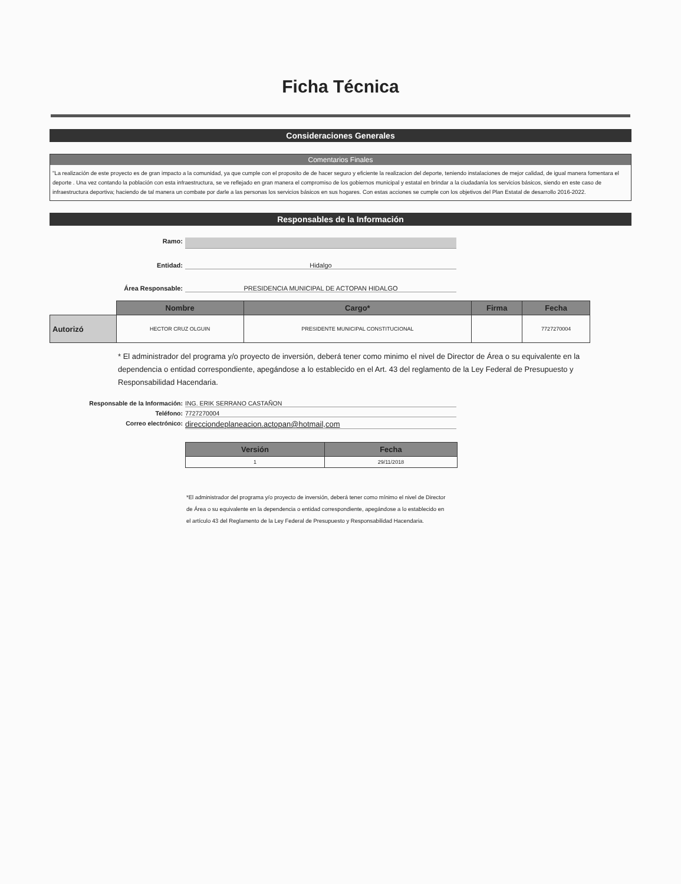Ficha Técnica
Consideraciones Generales
Comentarios Finales
"La realización de este proyecto es de gran impacto a la comunidad, ya que cumple con el proposito de de hacer seguro y eficiente la realizacion del deporte, teniendo instalaciones de mejor calidad, de igual manera fomentara el deporte . Una vez contando la población con esta infraestructura, se ve reflejado en gran manera el compromiso de los gobiernos municipal y estatal en brindar a la ciudadanía los servicios básicos, siendo en este caso de infraestructura deportiva; haciendo de tal manera un combate por darle a las personas los servicios básicos en sus hogares. Con estas acciones se cumple con los objetivos del Plan Estatal de desarrollo 2016-2022.
Responsables de la Información
Ramo:
Entidad: Hidalgo
Área Responsable: PRESIDENCIA MUNICIPAL DE ACTOPAN HIDALGO
| | Nombre | Cargo* | Firma | Fecha |
| Autorizó | HECTOR CRUZ OLGUIN | PRESIDENTE MUNICIPAL CONSTITUCIONAL | | 7727270004 |
* El administrador del programa y/o proyecto de inversión, deberá tener como minimo el nivel de Director de Área o su equivalente en la dependencia o entidad correspondiente, apegándose a lo establecido en el Art. 43 del reglamento de la Ley Federal de Presupuesto y Responsabilidad Hacendaria.
Responsable de la Información: ING. ERIK SERRANO CASTAÑON
Teléfono: 7727270004
Correo electrónico:
direcciondeplaneacion.actopan@hotmail,com
| Versión | Fecha |
| --- | --- |
| 1 | 29/11/2018 |
*El administrador del programa y/o proyecto de inversión, deberá tener como mínimo el nivel de Director de Área o su equivalente en la dependencia o entidad correspondiente, apegándose a lo establecido en el artículo 43 del Reglamento de la Ley Federal de Presupuesto y Responsabilidad Hacendaria.